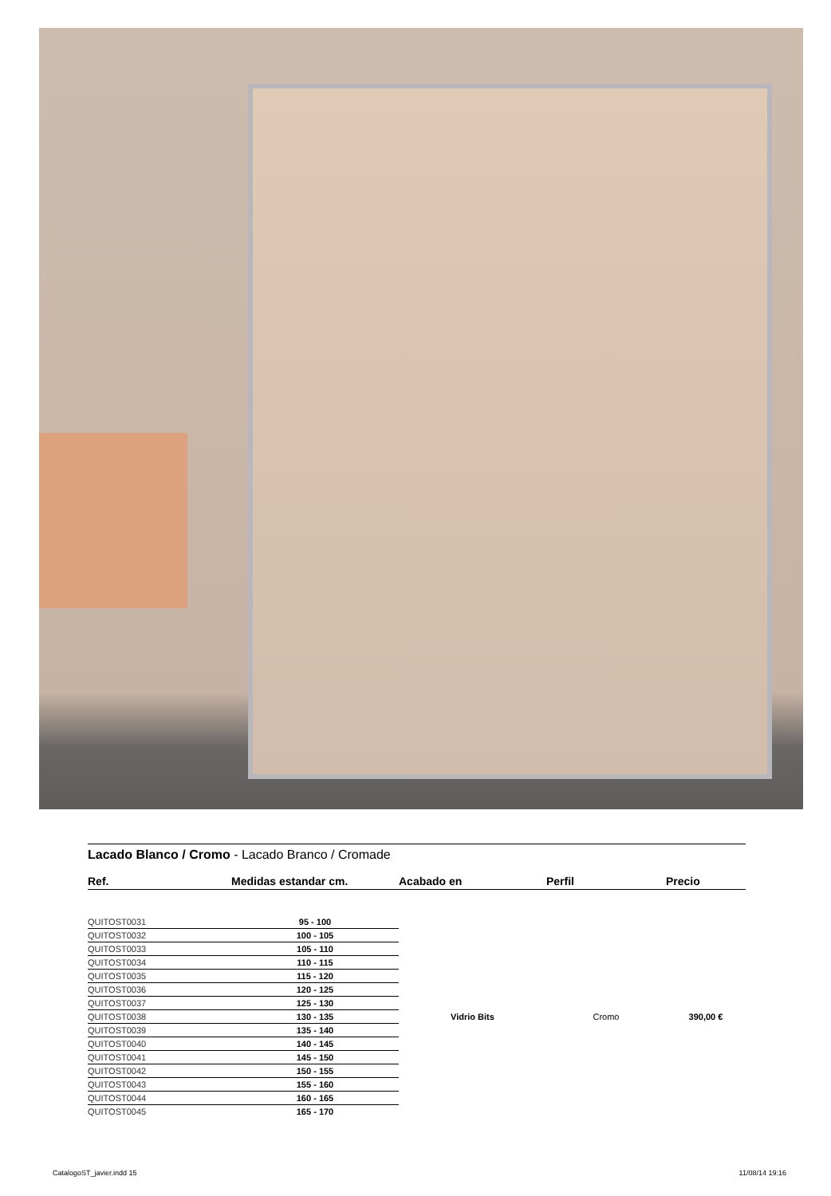Lacado Blanco / Cromo - Lacado Branco / Cromade
| Ref. | Medidas estandar cm. | Acabado en | Perfil | Precio |
| --- | --- | --- | --- | --- |
| QUITOST0031 | 95 - 100 | Vidrio Bits | Cromo | 390,00 € |
| QUITOST0032 | 100 - 105 | | | |
| QUITOST0033 | 105 - 110 | | | |
| QUITOST0034 | 110 - 115 | | | |
| QUITOST0035 | 115 - 120 | | | |
| QUITOST0036 | 120 - 125 | | | |
| QUITOST0037 | 125 - 130 | | | |
| QUITOST0038 | 130 - 135 | | | |
| QUITOST0039 | 135 - 140 | | | |
| QUITOST0040 | 140 - 145 | | | |
| QUITOST0041 | 145 - 150 | | | |
| QUITOST0042 | 150 - 155 | | | |
| QUITOST0043 | 155 - 160 | | | |
| QUITOST0044 | 160 - 165 | | | |
| QUITOST0045 | 165 - 170 | | | |
CatalogoST_javier.indd 15 11/08/14 19:16